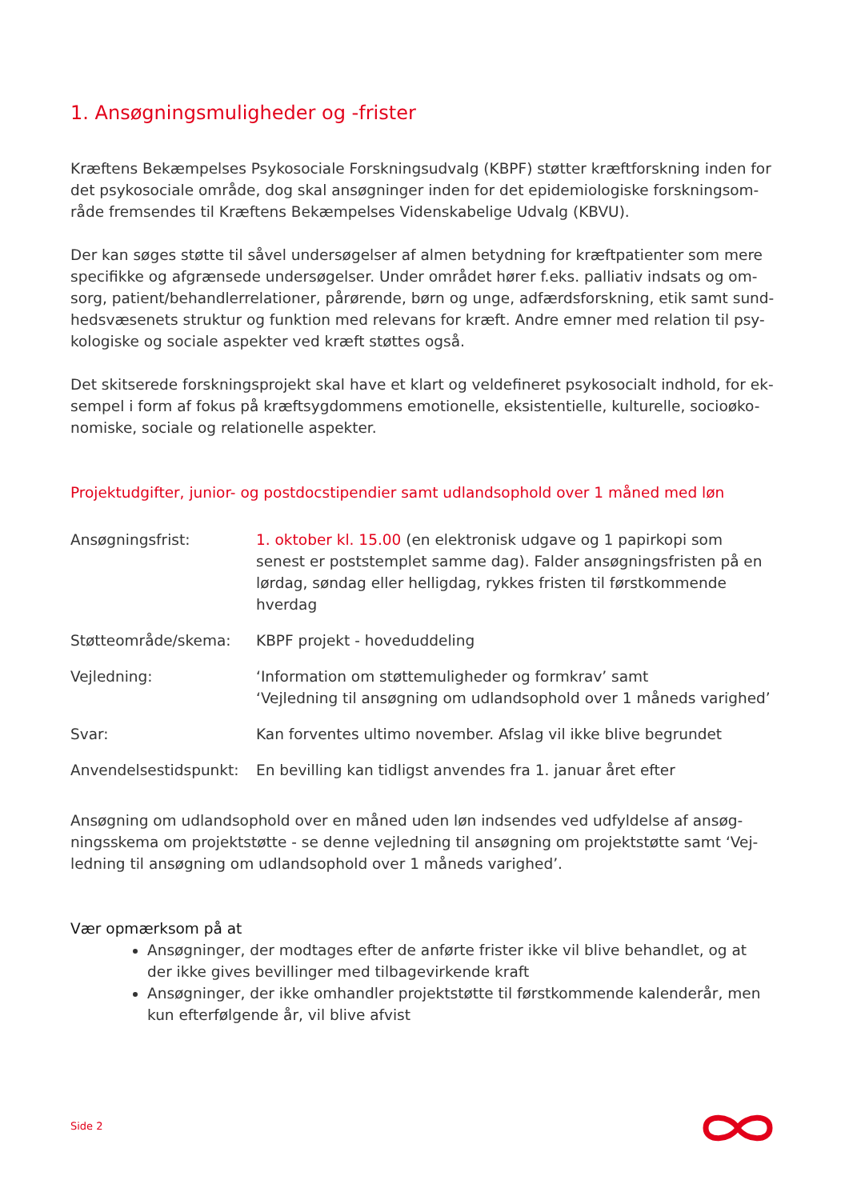1. Ansøgningsmuligheder og -frister
Kræftens Bekæmpelses Psykosociale Forskningsudvalg (KBPF) støtter kræftforskning inden for det psykosociale område, dog skal ansøgninger inden for det epidemiologiske forskningsom-råde fremsendes til Kræftens Bekæmpelses Videnskabelige Udvalg (KBVU).
Der kan søges støtte til såvel undersøgelser af almen betydning for kræftpatienter som mere specifikke og afgrænsede undersøgelser. Under området hører f.eks. palliativ indsats og om-sorg, patient/behandlerrelationer, pårørende, børn og unge, adfærdsforskning, etik samt sund-hedsvæsenets struktur og funktion med relevans for kræft. Andre emner med relation til psy-kologiske og sociale aspekter ved kræft støttes også.
Det skitserede forskningsprojekt skal have et klart og veldefineret psykosocialt indhold, for ek-sempel i form af fokus på kræftsygdommens emotionelle, eksistentielle, kulturelle, socioøko-nomiske, sociale og relationelle aspekter.
Projektudgifter, junior- og postdocstipendier samt udlandsophold over 1 måned med løn
| Ansøgningsfrist: | 1. oktober kl. 15.00 (en elektronisk udgave og 1 papirkopi som senest er poststemplet samme dag). Falder ansøgningsfristen på en lørdag, søndag eller helligdag, rykkes fristen til førstkommende hverdag |
| Støtteområde/skema: | KBPF projekt - hoveduddeling |
| Vejledning: | ‘Information om støttemuligheder og formkrav’ samt ‘Vejledning til ansøgning om udlandsophold over 1 måneds varighed’ |
| Svar: | Kan forventes ultimo november. Afslag vil ikke blive begrundet |
| Anvendelsestidspunkt: | En bevilling kan tidligst anvendes fra 1. januar året efter |
Ansøgning om udlandsophold over en måned uden løn indsendes ved udfyldelse af ansøg-ningsskema om projektstøtte - se denne vejledning til ansøgning om projektstøtte samt ‘Vej-ledning til ansøgning om udlandsophold over 1 måneds varighed’.
Vær opmærksom på at
Ansøgninger, der modtages efter de anførte frister ikke vil blive behandlet, og at der ikke gives bevillinger med tilbagevirkende kraft
Ansøgninger, der ikke omhandler projektstøtte til førstkommende kalenderår, men kun efterfølgende år, vil blive afvist
Side 2